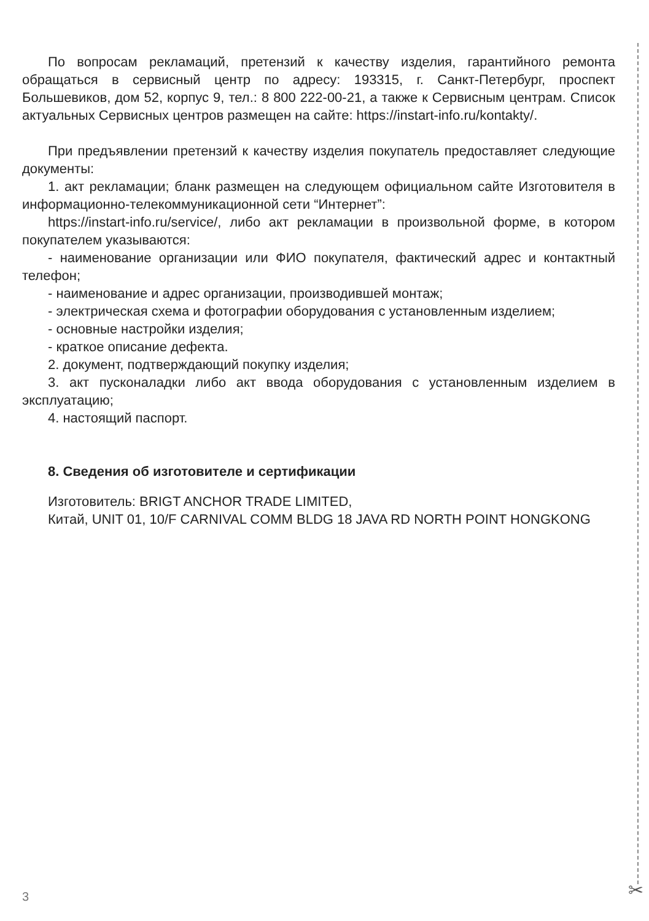✂
По вопросам рекламаций, претензий к качеству изделия, гарантийного ремонта обращаться в сервисный центр по адресу: 193315, г. Санкт-Петербург, проспект Большевиков, дом 52, корпус 9, тел.: 8 800 222-00-21, а также к Сервисным центрам. Список актуальных Сервисных центров размещен на сайте: https://instart-info.ru/kontakty/.
При предъявлении претензий к качеству изделия покупатель предоставляет следующие документы:
1. акт рекламации; бланк размещен на следующем официальном сайте Изготовителя в информационно-телекоммуникационной сети “Интернет”:
https://instart-info.ru/service/, либо акт рекламации в произвольной форме, в котором покупателем указываются:
- наименование организации или ФИО покупателя, фактический адрес и контактный телефон;
- наименование и адрес организации, производившей монтаж;
- электрическая схема и фотографии оборудования с установленным изделием;
- основные настройки изделия;
- краткое описание дефекта.
2. документ, подтверждающий покупку изделия;
3. акт пусконаладки либо акт ввода оборудования с установленным изделием в эксплуатацию;
4. настоящий паспорт.
8. Сведения об изготовителе и сертификации
Изготовитель: BRIGT ANCHOR TRADE LIMITED,
Китай, UNIT 01, 10/F CARNIVAL COMM BLDG 18 JAVA RD NORTH POINT HONGKONG
3